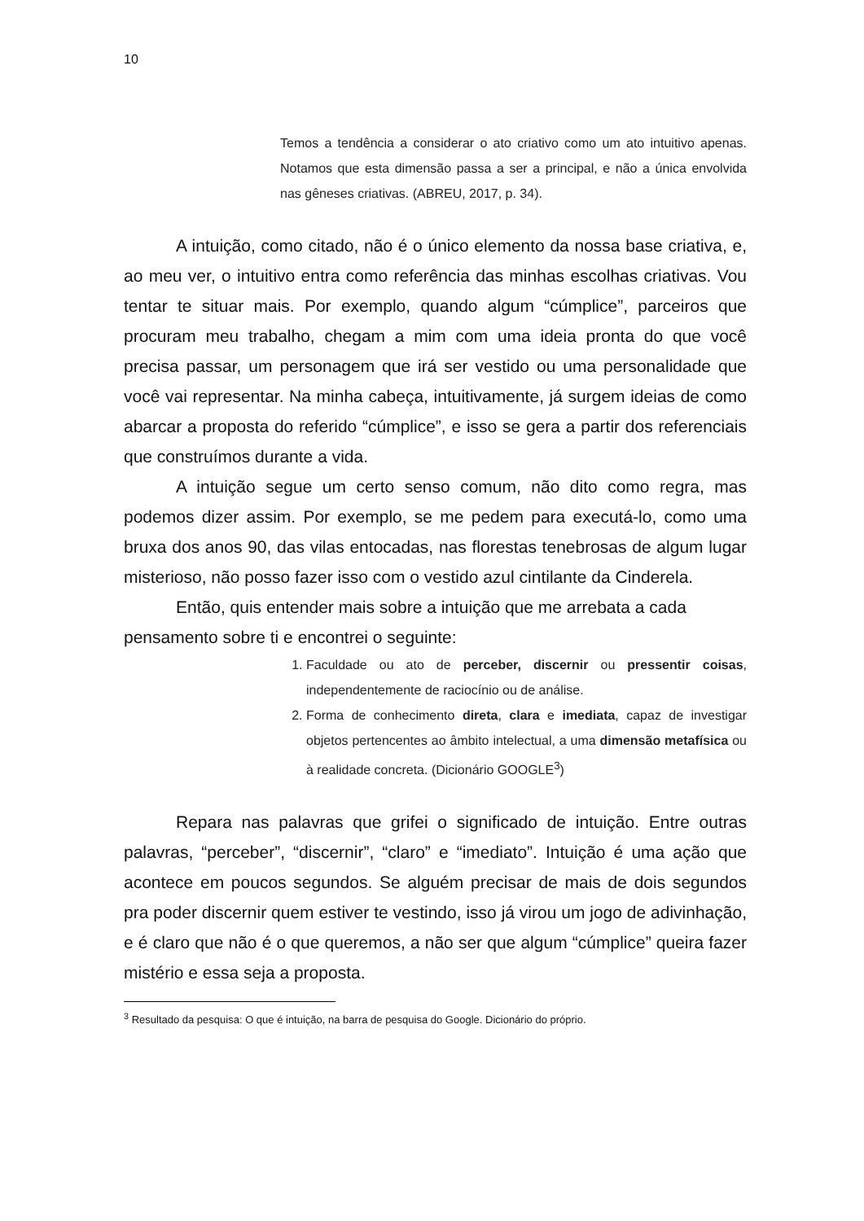10
Temos a tendência a considerar o ato criativo como um ato intuitivo apenas. Notamos que esta dimensão passa a ser a principal, e não a única envolvida nas gêneses criativas. (ABREU, 2017, p. 34).
A intuição, como citado, não é o único elemento da nossa base criativa, e, ao meu ver, o intuitivo entra como referência das minhas escolhas criativas. Vou tentar te situar mais. Por exemplo, quando algum “cúmplice”, parceiros que procuram meu trabalho, chegam a mim com uma ideia pronta do que você precisa passar, um personagem que irá ser vestido ou uma personalidade que você vai representar. Na minha cabeça, intuitivamente, já surgem ideias de como abarcar a proposta do referido “cúmplice”, e isso se gera a partir dos referenciais que construímos durante a vida.
A intuição segue um certo senso comum, não dito como regra, mas podemos dizer assim. Por exemplo, se me pedem para executá-lo, como uma bruxa dos anos 90, das vilas entocadas, nas florestas tenebrosas de algum lugar misterioso, não posso fazer isso com o vestido azul cintilante da Cinderela.
Então, quis entender mais sobre a intuição que me arrebata a cada pensamento sobre ti e encontrei o seguinte:
1. Faculdade ou ato de perceber, discernir ou pressentir coisas, independentemente de raciocínio ou de análise.
2. Forma de conhecimento direta, clara e imediata, capaz de investigar objetos pertencentes ao âmbito intelectual, a uma dimensão metafísica ou à realidade concreta. (Dicionário GOOGLE<sup>3</sup>)
Repara nas palavras que grifei o significado de intuição. Entre outras palavras, “perceber”, “discernir”, “claro” e “imediato”. Intuição é uma ação que acontece em poucos segundos. Se alguém precisar de mais de dois segundos pra poder discernir quem estiver te vestindo, isso já virou um jogo de adivinhação, e é claro que não é o que queremos, a não ser que algum “cúmplice” queira fazer mistério e essa seja a proposta.
<sup>3</sup> Resultado da pesquisa: O que é intuição, na barra de pesquisa do Google. Dicionário do próprio.